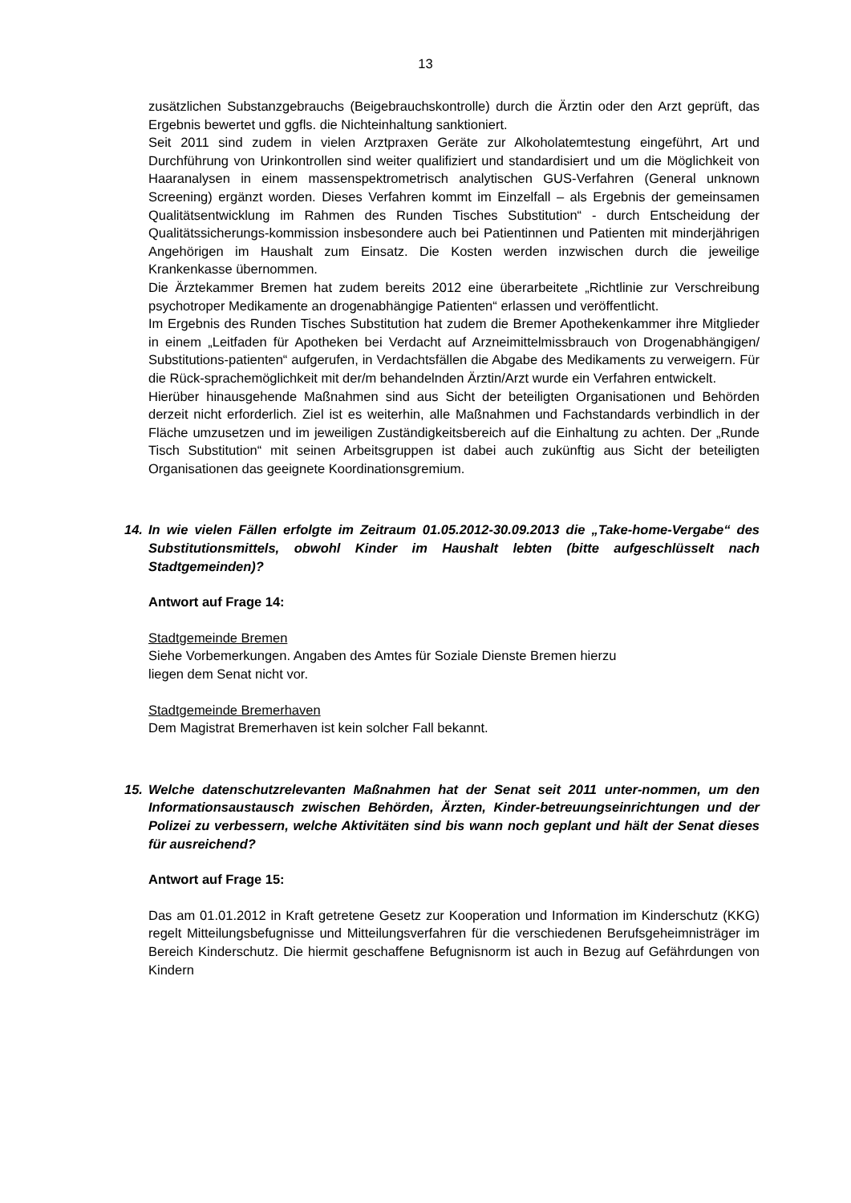13
zusätzlichen Substanzgebrauchs (Beigebrauchskontrolle) durch die Ärztin oder den Arzt geprüft, das Ergebnis bewertet und ggfls. die Nichteinhaltung sanktioniert.
Seit 2011 sind zudem in vielen Arztpraxen Geräte zur Alkoholatemtestung eingeführt, Art und Durchführung von Urinkontrollen sind weiter qualifiziert und standardisiert und um die Möglichkeit von Haaranalysen in einem massenspektrometrisch analytischen GUS-Verfahren (General unknown Screening) ergänzt worden. Dieses Verfahren kommt im Einzelfall – als Ergebnis der gemeinsamen Qualitätsentwicklung im Rahmen des Runden Tisches Substitution“ - durch Entscheidung der Qualitätssicherungs-kommission insbesondere auch bei Patientinnen und Patienten mit minderjährigen Angehörigen im Haushalt zum Einsatz. Die Kosten werden inzwischen durch die jeweilige Krankenkasse übernommen.
Die Ärztekammer Bremen hat zudem bereits 2012 eine überarbeitete „Richtlinie zur Verschreibung psychotroper Medikamente an drogenabhängige Patienten“ erlassen und veröffentlicht.
Im Ergebnis des Runden Tisches Substitution hat zudem die Bremer Apothekenkammer ihre Mitglieder in einem „Leitfaden für Apotheken bei Verdacht auf Arzneimittelmissbrauch von Drogenabhängigen/ Substitutions-patienten“ aufgerufen, in Verdachtsfällen die Abgabe des Medikaments zu verweigern. Für die Rück-sprachemöglichkeit mit der/m behandelnden Ärztin/Arzt wurde ein Verfahren entwickelt.
Hierüber hinausgehende Maßnahmen sind aus Sicht der beteiligten Organisationen und Behörden derzeit nicht erforderlich. Ziel ist es weiterhin, alle Maßnahmen und Fachstandards verbindlich in der Fläche umzusetzen und im jeweiligen Zuständigkeitsbereich auf die Einhaltung zu achten. Der „Runde Tisch Substitution“ mit seinen Arbeitsgruppen ist dabei auch zukünftig aus Sicht der beteiligten Organisationen das geeignete Koordinationsgremium.
14. In wie vielen Fällen erfolgte im Zeitraum 01.05.2012-30.09.2013 die „Take-home-Vergabe“ des Substitutionsmittels, obwohl Kinder im Haushalt lebten (bitte aufgeschlüsselt nach Stadtgemeinden)?
Antwort auf Frage 14:
Stadtgemeinde Bremen
Siehe Vorbemerkungen. Angaben des Amtes für Soziale Dienste Bremen hierzu
liegen dem Senat nicht vor.
Stadtgemeinde Bremerhaven
Dem Magistrat Bremerhaven ist kein solcher Fall bekannt.
15. Welche datenschutzrelevanten Maßnahmen hat der Senat seit 2011 unter-nommen, um den Informationsaustausch zwischen Behörden, Ärzten, Kinder-betreuungseinrichtungen und der Polizei zu verbessern, welche Aktivitäten sind bis wann noch geplant und hält der Senat dieses für ausreichend?
Antwort auf Frage 15:
Das am 01.01.2012 in Kraft getretene Gesetz zur Kooperation und Information im Kinderschutz (KKG) regelt Mitteilungsbefugnisse und Mitteilungsverfahren für die verschiedenen Berufsgeheimnisträger im Bereich Kinderschutz. Die hiermit geschaffene Befugnisnorm ist auch in Bezug auf Gefährdungen von Kindern